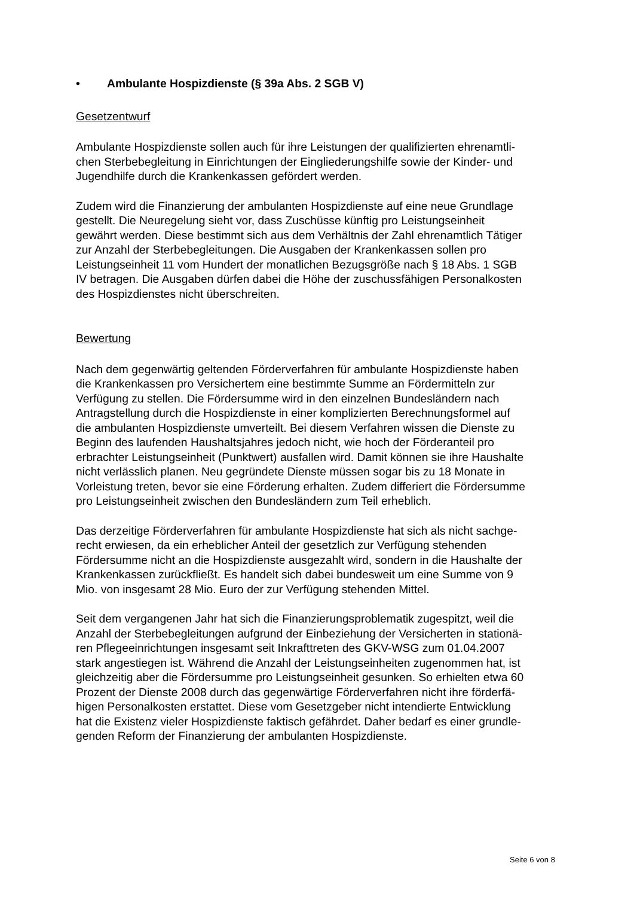• Ambulante Hospizdienste (§ 39a Abs. 2 SGB V)
Gesetzentwurf
Ambulante Hospizdienste sollen auch für ihre Leistungen der qualifizierten ehrenamtli-
chen Sterbebegleitung in Einrichtungen der Eingliederungshilfe sowie der Kinder- und
Jugendhilfe durch die Krankenkassen gefördert werden.
Zudem wird die Finanzierung der ambulanten Hospizdienste auf eine neue Grundlage
gestellt. Die Neuregelung sieht vor, dass Zuschüsse künftig pro Leistungseinheit
gewährt werden. Diese bestimmt sich aus dem Verhältnis der Zahl ehrenamtlich Tätiger
zur Anzahl der Sterbebegleitungen. Die Ausgaben der Krankenkassen sollen pro
Leistungseinheit 11 vom Hundert der monatlichen Bezugsgröße nach § 18 Abs. 1 SGB
IV betragen. Die Ausgaben dürfen dabei die Höhe der zuschussfähigen Personalkosten
des Hospizdienstes nicht überschreiten.
Bewertung
Nach dem gegenwärtig geltenden Förderverfahren für ambulante Hospizdienste haben
die Krankenkassen pro Versichertem eine bestimmte Summe an Fördermitteln zur
Verfügung zu stellen. Die Fördersumme wird in den einzelnen Bundesländern nach
Antragstellung durch die Hospizdienste in einer komplizierten Berechnungsformel auf
die ambulanten Hospizdienste umverteilt. Bei diesem Verfahren wissen die Dienste zu
Beginn des laufenden Haushaltsjahres jedoch nicht, wie hoch der Förderanteil pro
erbrachter Leistungseinheit (Punktwert) ausfallen wird. Damit können sie ihre Haushalte
nicht verlässlich planen. Neu gegründete Dienste müssen sogar bis zu 18 Monate in
Vorleistung treten, bevor sie eine Förderung erhalten. Zudem differiert die Fördersumme
pro Leistungseinheit zwischen den Bundesländern zum Teil erheblich.
Das derzeitige Förderverfahren für ambulante Hospizdienste hat sich als nicht sachge-
recht erwiesen, da ein erheblicher Anteil der gesetzlich zur Verfügung stehenden
Fördersumme nicht an die Hospizdienste ausgezahlt wird, sondern in die Haushalte der
Krankenkassen zurückfließt. Es handelt sich dabei bundesweit um eine Summe von 9
Mio. von insgesamt 28 Mio. Euro der zur Verfügung stehenden Mittel.
Seit dem vergangenen Jahr hat sich die Finanzierungsproblematik zugespitzt, weil die
Anzahl der Sterbebegleitungen aufgrund der Einbeziehung der Versicherten in stationä-
ren Pflegeeinrichtungen insgesamt seit Inkrafttreten des GKV-WSG zum 01.04.2007
stark angestiegen ist. Während die Anzahl der Leistungseinheiten zugenommen hat, ist
gleichzeitig aber die Fördersumme pro Leistungseinheit gesunken. So erhielten etwa 60
Prozent der Dienste 2008 durch das gegenwärtige Förderverfahren nicht ihre förderfä-
higen Personalkosten erstattet. Diese vom Gesetzgeber nicht intendierte Entwicklung
hat die Existenz vieler Hospizdienste faktisch gefährdet. Daher bedarf es einer grundle-
genden Reform der Finanzierung der ambulanten Hospizdienste.
Seite 6 von 8